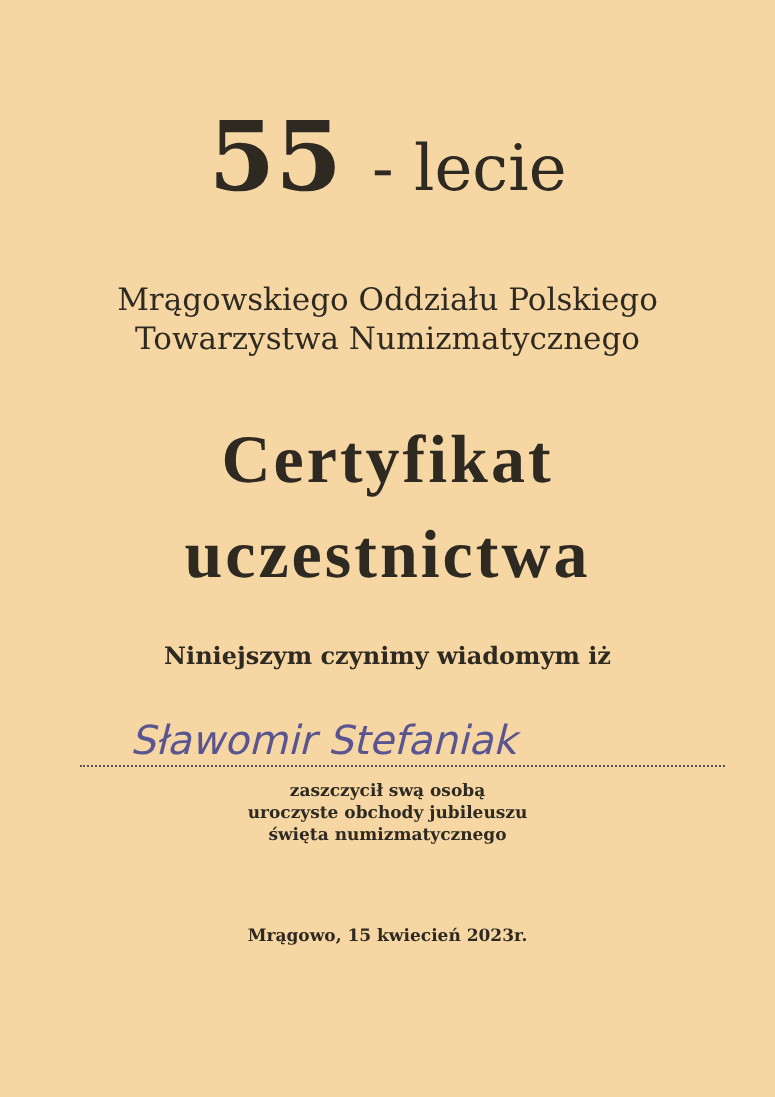55 - lecie
Mrągowskiego Oddziału Polskiego
Towarzystwa Numizmatycznego
Certyfikat
uczestnictwa
Niniejszym czynimy wiadomym iż
Sławomir Stefaniak
zaszczycił swą osobą
uroczyste obchody jubileuszu
święta numizmatycznego
Mrągowo, 15 kwiecień 2023r.